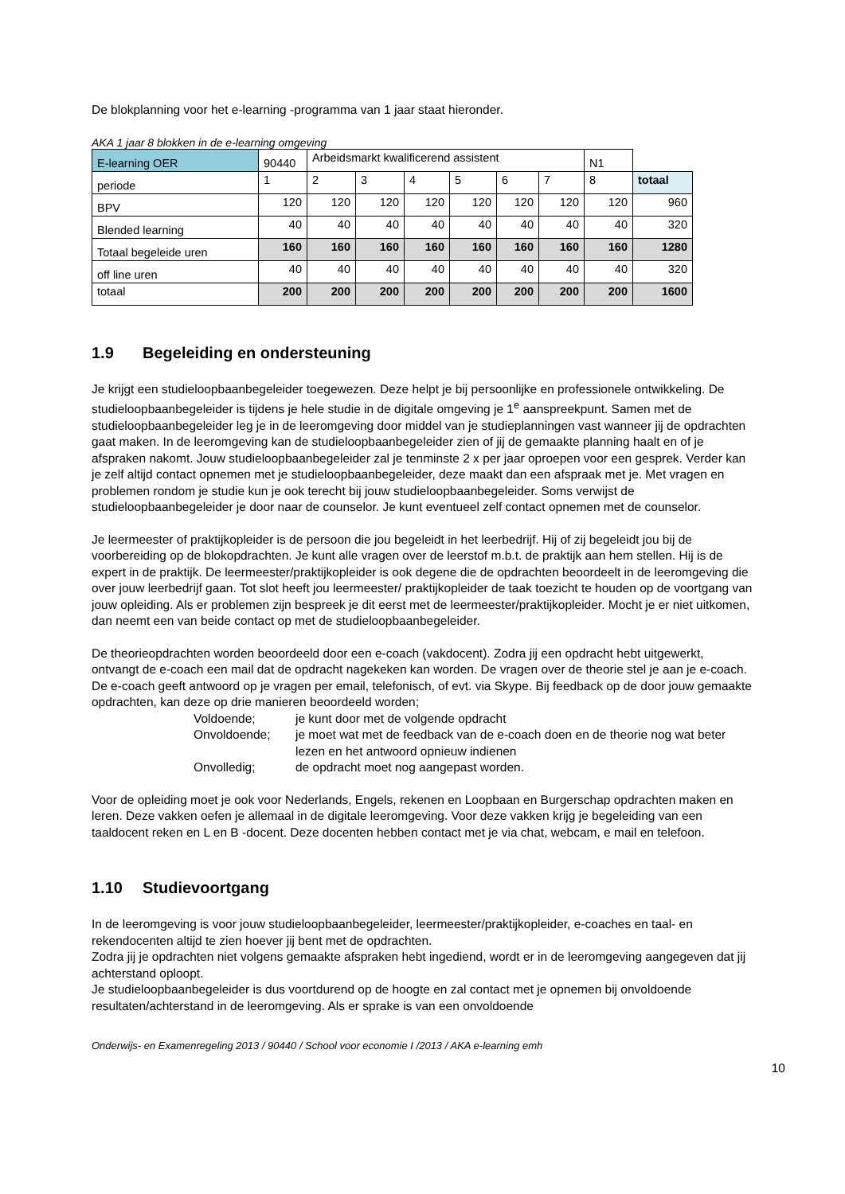De blokplanning voor het e-learning -programma van 1 jaar staat hieronder.
AKA 1 jaar 8 blokken in de e-learning omgeving
| E-learning OER | 90440 | Arbeidsmarkt kwalificerend assistent | | | | | | N1 | |
| periode | 1 | 2 | 3 | 4 | 5 | 6 | 7 | 8 | totaal |
| BPV | 120 | 120 | 120 | 120 | 120 | 120 | 120 | 120 | 960 |
| Blended learning | 40 | 40 | 40 | 40 | 40 | 40 | 40 | 40 | 320 |
| Totaal begeleide uren | 160 | 160 | 160 | 160 | 160 | 160 | 160 | 160 | 1280 |
| off line uren | 40 | 40 | 40 | 40 | 40 | 40 | 40 | 40 | 320 |
| totaal | 200 | 200 | 200 | 200 | 200 | 200 | 200 | 200 | 1600 |
1.9 Begeleiding en ondersteuning
Je krijgt een studieloopbaanbegeleider toegewezen. Deze helpt je bij persoonlijke en professionele ontwikkeling. De studieloopbaanbegeleider is tijdens je hele studie in de digitale omgeving je 1<sup>e</sup> aanspreekpunt. Samen met de studieloopbaanbegeleider leg je in de leeromgeving door middel van je studieplanningen vast wanneer jij de opdrachten gaat maken. In de leeromgeving kan de studieloopbaanbegeleider zien of jij de gemaakte planning haalt en of je afspraken nakomt. Jouw studieloopbaanbegeleider zal je tenminste 2 x per jaar oproepen voor een gesprek. Verder kan je zelf altijd contact opnemen met je studieloopbaanbegeleider, deze maakt dan een afspraak met je. Met vragen en problemen rondom je studie kun je ook terecht bij jouw studieloopbaanbegeleider. Soms verwijst de studieloopbaanbegeleider je door naar de counselor. Je kunt eventueel zelf contact opnemen met de counselor.
Je leermeester of praktijkopleider is de persoon die jou begeleidt in het leerbedrijf. Hij of zij begeleidt jou bij de voorbereiding op de blokopdrachten. Je kunt alle vragen over de leerstof m.b.t. de praktijk aan hem stellen. Hij is de expert in de praktijk. De leermeester/praktijkopleider is ook degene die de opdrachten beoordeelt in de leeromgeving die over jouw leerbedrijf gaan. Tot slot heeft jou leermeester/ praktijkopleider de taak toezicht te houden op de voortgang van jouw opleiding. Als er problemen zijn bespreek je dit eerst met de leermeester/praktijkopleider. Mocht je er niet uitkomen, dan neemt een van beide contact op met de studieloopbaanbegeleider.
De theorieopdrachten worden beoordeeld door een e-coach (vakdocent). Zodra jij een opdracht hebt uitgewerkt, ontvangt de e-coach een mail dat de opdracht nagekeken kan worden. De vragen over de theorie stel je aan je e-coach. De e-coach geeft antwoord op je vragen per email, telefonisch, of evt. via Skype. Bij feedback op de door jouw gemaakte opdrachten, kan deze op drie manieren beoordeeld worden;
Voldoende;
je kunt door met de volgende opdracht
Onvoldoende;
je moet wat met de feedback van de e-coach doen en de theorie nog wat beter lezen en het antwoord opnieuw indienen
Onvolledig;
de opdracht moet nog aangepast worden.
Voor de opleiding moet je ook voor Nederlands, Engels, rekenen en Loopbaan en Burgerschap opdrachten maken en leren. Deze vakken oefen je allemaal in de digitale leeromgeving. Voor deze vakken krijg je begeleiding van een taaldocent reken en L en B -docent. Deze docenten hebben contact met je via chat, webcam, e mail en telefoon.
1.10 Studievoortgang
In de leeromgeving is voor jouw studieloopbaanbegeleider, leermeester/praktijkopleider, e-coaches en taal- en rekendocenten altijd te zien hoever jij bent met de opdrachten.
Zodra jij je opdrachten niet volgens gemaakte afspraken hebt ingediend, wordt er in de leeromgeving aangegeven dat jij achterstand oploopt.
Je studieloopbaanbegeleider is dus voortdurend op de hoogte en zal contact met je opnemen bij onvoldoende resultaten/achterstand in de leeromgeving. Als er sprake is van een onvoldoende
Onderwijs- en Examenregeling 2013 / 90440 / School voor economie I /2013 / AKA e-learning emh
10